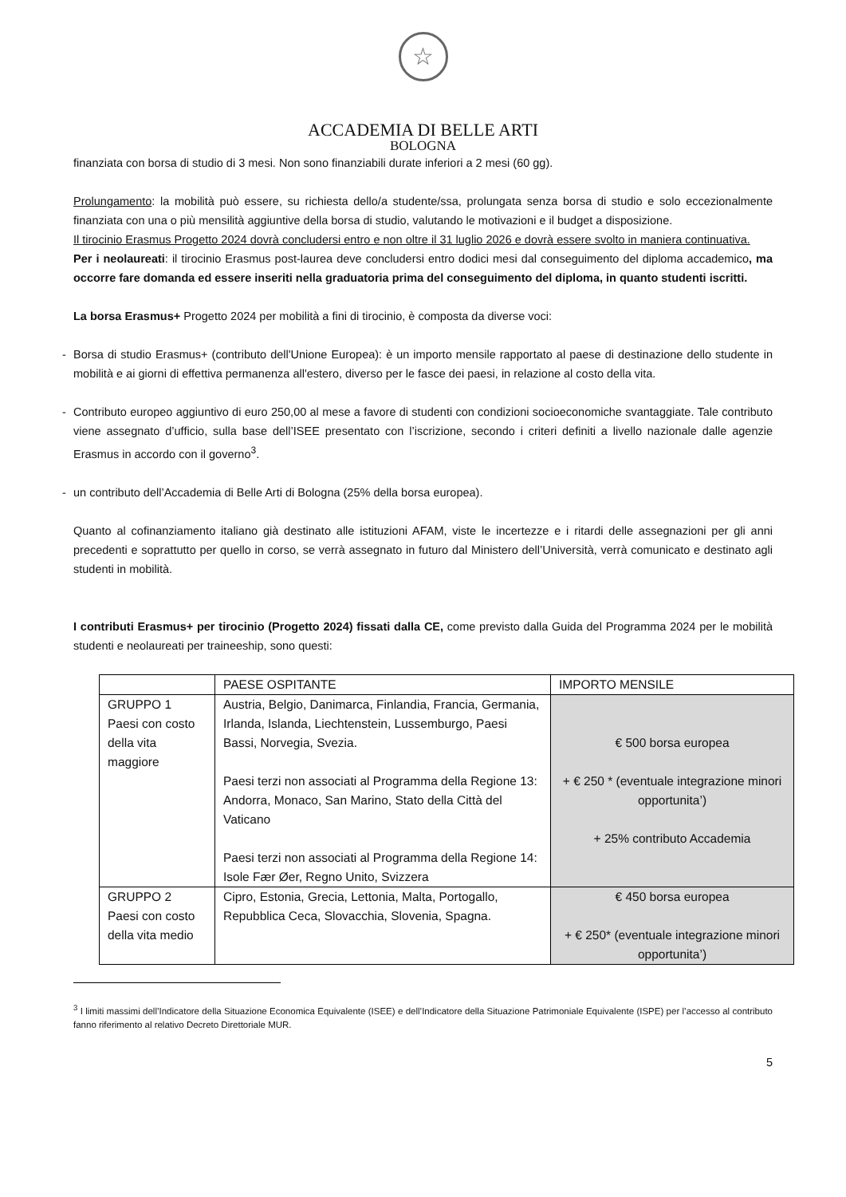☆
ACCADEMIA DI BELLE ARTI
BOLOGNA
finanziata con borsa di studio di 3 mesi. Non sono finanziabili durate inferiori a 2 mesi (60 gg).
Prolungamento: la mobilità può essere, su richiesta dello/a studente/ssa, prolungata senza borsa di studio e solo eccezionalmente finanziata con una o più mensilità aggiuntive della borsa di studio, valutando le motivazioni e il budget a disposizione.
Il tirocinio Erasmus Progetto 2024 dovrà concludersi entro e non oltre il 31 luglio 2026 e dovrà essere svolto in maniera continuativa.
Per i neolaureati: il tirocinio Erasmus post-laurea deve concludersi entro dodici mesi dal conseguimento del diploma accademico, ma occorre fare domanda ed essere inseriti nella graduatoria prima del conseguimento del diploma, in quanto studenti iscritti.
La borsa Erasmus+ Progetto 2024 per mobilità a fini di tirocinio, è composta da diverse voci:
- Borsa di studio Erasmus+ (contributo dell'Unione Europea): è un importo mensile rapportato al paese di destinazione dello studente in mobilità e ai giorni di effettiva permanenza all'estero, diverso per le fasce dei paesi, in relazione al costo della vita.
- Contributo europeo aggiuntivo di euro 250,00 al mese a favore di studenti con condizioni socioeconomiche svantaggiate. Tale contributo viene assegnato d’ufficio, sulla base dell’ISEE presentato con l’iscrizione, secondo i criteri definiti a livello nazionale dalle agenzie Erasmus in accordo con il governo<sup>3</sup>.
- un contributo dell’Accademia di Belle Arti di Bologna (25% della borsa europea).
Quanto al cofinanziamento italiano già destinato alle istituzioni AFAM, viste le incertezze e i ritardi delle assegnazioni per gli anni precedenti e soprattutto per quello in corso, se verrà assegnato in futuro dal Ministero dell’Università, verrà comunicato e destinato agli studenti in mobilità.
I contributi Erasmus+ per tirocinio (Progetto 2024) fissati dalla CE, come previsto dalla Guida del Programma 2024 per le mobilità studenti e neolaureati per traineeship, sono questi:
| | PAESE OSPITANTE | IMPORTO MENSILE |
| GRUPPO 1 Paesi con costo della vita maggiore | Austria, Belgio, Danimarca, Finlandia, Francia, Germania, Irlanda, Islanda, Liechtenstein, Lussemburgo, Paesi Bassi, Norvegia, Svezia. Paesi terzi non associati al Programma della Regione 13: Andorra, Monaco, San Marino, Stato della Città del Vaticano Paesi terzi non associati al Programma della Regione 14: Isole Fær Øer, Regno Unito, Svizzera | € 500 borsa europea + € 250 * (eventuale integrazione minori opportunita’) + 25% contributo Accademia |
| GRUPPO 2 Paesi con costo della vita medio | Cipro, Estonia, Grecia, Lettonia, Malta, Portogallo, Repubblica Ceca, Slovacchia, Slovenia, Spagna. | € 450 borsa europea + € 250* (eventuale integrazione minori opportunita’) |
<sup>3</sup> I limiti massimi dell’Indicatore della Situazione Economica Equivalente (ISEE) e dell’Indicatore della Situazione Patrimoniale Equivalente (ISPE) per l’accesso al contributo fanno riferimento al relativo Decreto Direttoriale MUR.
5